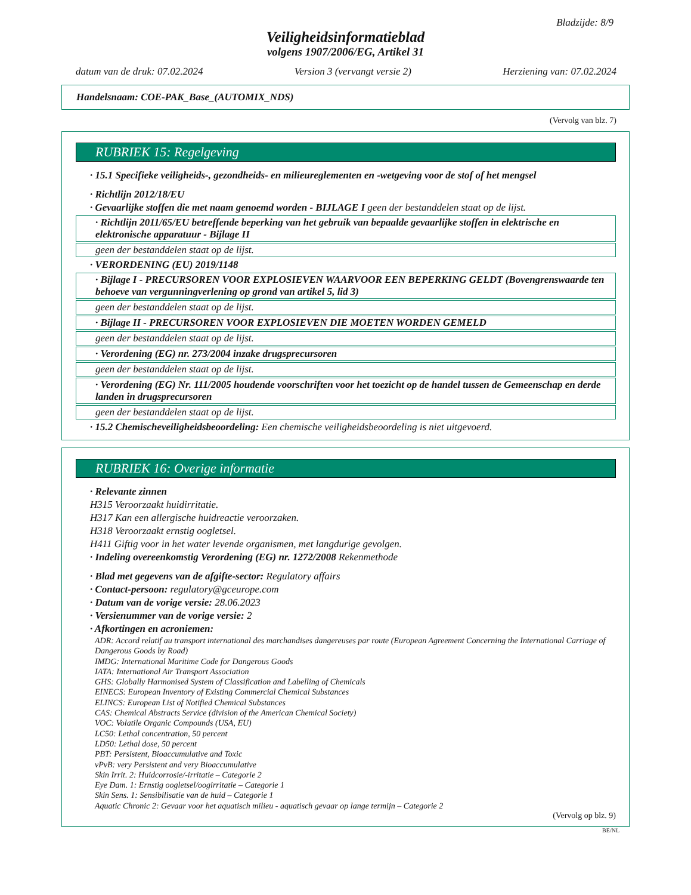Bladzijde: 8/9
Veiligheidsinformatieblad
volgens 1907/2006/EG, Artikel 31
datum van de druk: 07.02.2024 Version 3 (vervangt versie 2) Herziening van: 07.02.2024
Handelsnaam: COE-PAK_Base_(AUTOMIX_NDS)
(Vervolg van blz. 7)
RUBRIEK 15: Regelgeving
· 15.1 Specifieke veiligheids-, gezondheids- en milieureglementen en -wetgeving voor de stof of het mengsel
· Richtlijn 2012/18/EU
· Gevaarlijke stoffen die met naam genoemd worden - BIJLAGE I geen der bestanddelen staat op de lijst.
· Richtlijn 2011/65/EU betreffende beperking van het gebruik van bepaalde gevaarlijke stoffen in elektrische en elektronische apparatuur - Bijlage II
geen der bestanddelen staat op de lijst.
· VERORDENING (EU) 2019/1148
· Bijlage I - PRECURSOREN VOOR EXPLOSIEVEN WAARVOOR EEN BEPERKING GELDT (Bovengrenswaarde ten behoeve van vergunningverlening op grond van artikel 5, lid 3)
geen der bestanddelen staat op de lijst.
· Bijlage II - PRECURSOREN VOOR EXPLOSIEVEN DIE MOETEN WORDEN GEMELD
geen der bestanddelen staat op de lijst.
· Verordening (EG) nr. 273/2004 inzake drugsprecursoren
geen der bestanddelen staat op de lijst.
· Verordening (EG) Nr. 111/2005 houdende voorschriften voor het toezicht op de handel tussen de Gemeenschap en derde landen in drugsprecursoren
geen der bestanddelen staat op de lijst.
· 15.2 Chemischeveiligheidsbeoordeling: Een chemische veiligheidsbeoordeling is niet uitgevoerd.
RUBRIEK 16: Overige informatie
· Relevante zinnen
H315 Veroorzaakt huidirritatie.
H317 Kan een allergische huidreactie veroorzaken.
H318 Veroorzaakt ernstig oogletsel.
H411 Giftig voor in het water levende organismen, met langdurige gevolgen.
· Indeling overeenkomstig Verordening (EG) nr. 1272/2008 Rekenmethode
· Blad met gegevens van de afgifte-sector: Regulatory affairs
· Contact-persoon: regulatory@gceurope.com
· Datum van de vorige versie: 28.06.2023
· Versienummer van de vorige versie: 2
· Afkortingen en acroniemen:
ADR: Accord relatif au transport international des marchandises dangereuses par route (European Agreement Concerning the International Carriage of Dangerous Goods by Road)
IMDG: International Maritime Code for Dangerous Goods
IATA: International Air Transport Association
GHS: Globally Harmonised System of Classification and Labelling of Chemicals
EINECS: European Inventory of Existing Commercial Chemical Substances
ELINCS: European List of Notified Chemical Substances
CAS: Chemical Abstracts Service (division of the American Chemical Society)
VOC: Volatile Organic Compounds (USA, EU)
LC50: Lethal concentration, 50 percent
LD50: Lethal dose, 50 percent
PBT: Persistent, Bioaccumulative and Toxic
vPvB: very Persistent and very Bioaccumulative
Skin Irrit. 2: Huidcorrosie/-irritatie – Categorie 2
Eye Dam. 1: Ernstig oogletsel/oogirritatie – Categorie 1
Skin Sens. 1: Sensibilisatie van de huid – Categorie 1
Aquatic Chronic 2: Gevaar voor het aquatisch milieu - aquatisch gevaar op lange termijn – Categorie 2
(Vervolg op blz. 9)
BE/NL